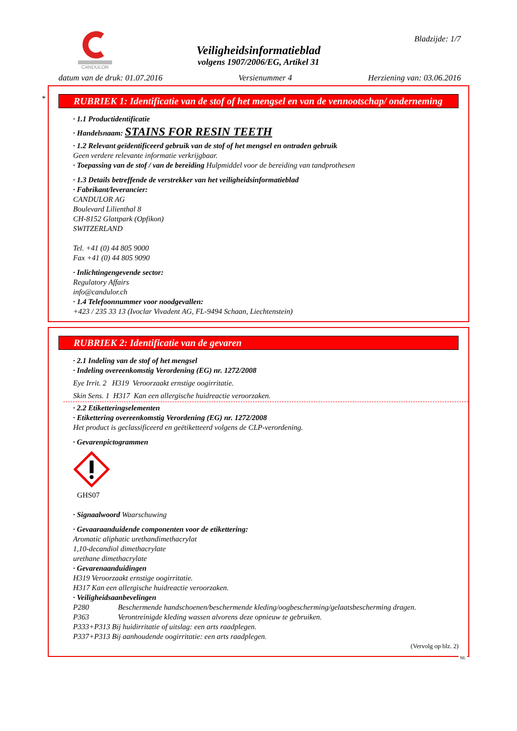CANDULOR
Veiligheidsinformatieblad
volgens 1907/2006/EG, Artikel 31
Bladzijde: 1/7
datum van de druk: 01.07.2016 Versienummer 4 Herziening van: 03.06.2016
*
RUBRIEK 1: Identificatie van de stof of het mengsel en van de vennootschap/ onderneming
· 1.1 Productidentificatie
· Handelsnaam: STAINS FOR RESIN TEETH
· 1.2 Relevant geïdentificeerd gebruik van de stof of het mengsel en ontraden gebruik
Geen verdere relevante informatie verkrijgbaar.
· Toepassing van de stof / van de bereiding Hulpmiddel voor de bereiding van tandprothesen
· 1.3 Details betreffende de verstrekker van het veiligheidsinformatieblad
· Fabrikant/leverancier:
CANDULOR AG
Boulevard Lilienthal 8
CH-8152 Glattpark (Opfikon)
SWITZERLAND
Tel. +41 (0) 44 805 9000
Fax +41 (0) 44 805 9090
· Inlichtingengevende sector:
Regulatory Affairs
info@candulor.ch
· 1.4 Telefoonnummer voor noodgevallen:
+423 / 235 33 13 (Ivoclar Vivadent AG, FL-9494 Schaan, Liechtenstein)
RUBRIEK 2: Identificatie van de gevaren
· 2.1 Indeling van de stof of het mengsel
· Indeling overeenkomstig Verordening (EG) nr. 1272/2008
Eye Irrit. 2 H319 Veroorzaakt ernstige oogirritatie.
Skin Sens. 1 H317 Kan een allergische huidreactie veroorzaken.
· 2.2 Etiketteringselementen
· Etikettering overeenkomstig Verordening (EG) nr. 1272/2008
Het product is geclassificeerd en geëtiketteerd volgens de CLP-verordening.
· Gevarenpictogrammen
GHS07
· Signaalwoord Waarschuwing
· Gevaaraanduidende componenten voor de etikettering:
Aromatic aliphatic urethandimethacrylat
1,10-decandiol dimethacrylate
urethane dimethacrylate
· Gevarenaanduidingen
H319 Veroorzaakt ernstige oogirritatie.
H317 Kan een allergische huidreactie veroorzaken.
· Veiligheidsaanbevelingen
P280 Beschermende handschoenen/beschermende kleding/oogbescherming/gelaatsbescherming dragen.
P363 Verontreinigde kleding wassen alvorens deze opnieuw te gebruiken.
P333+P313 Bij huidirritatie of uitslag: een arts raadplegen.
P337+P313 Bij aanhoudende oogirritatie: een arts raadplegen.
(Vervolg op blz. 2)
NL